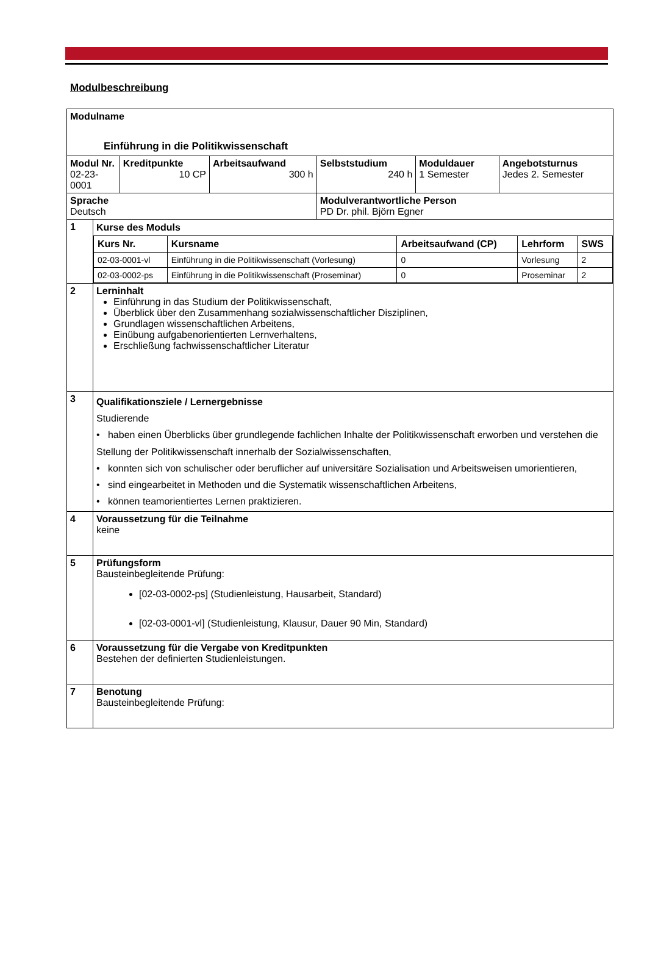Modulbeschreibung
| Modulname Einführung in die Politikwissenschaft | | | | | | |
| Modul Nr. 02-23-0001 | | Kreditpunkte 10 CP | Arbeitsaufwand 300 h | Selbststudium 240 h | Moduldauer 1 Semester | Angebotsturnus Jedes 2. Semester |
| Sprache Deutsch | | | | Modulverantwortliche Person PD Dr. phil. Björn Egner | | |
| 1 | Kurse des Moduls / Kurs Nr. / Kursname / Arbeitsaufwand (CP) / Lehrform / SWS / / 02-03-0001-vl / Einführung in die Politikwissenschaft (Vorlesung) / 0 / Vorlesung / 2 / / 02-03-0002-ps / Einführung in die Politikwissenschaft (Proseminar) / 0 / Proseminar / 2 / | | | | | |
| 2 | Lerninhalt Einführung in das Studium der Politikwissenschaft, Überblick über den Zusammenhang sozialwissenschaftlicher Disziplinen, Grundlagen wissenschaftlichen Arbeitens, Einübung aufgabenorientierten Lernverhaltens, Erschließung fachwissenschaftlicher Literatur | | | | | |
| 3 | Qualifikationsziele / Lernergebnisse Studierende • haben einen Überblicks über grundlegende fachlichen Inhalte der Politikwissenschaft erworben und verstehen die Stellung der Politikwissenschaft innerhalb der Sozialwissenschaften, • konnten sich von schulischer oder beruflicher auf universitäre Sozialisation und Arbeitsweisen umorientieren, • sind eingearbeitet in Methoden und die Systematik wissenschaftlichen Arbeitens, • können teamorientiertes Lernen praktizieren. | | | | | |
| 4 | Voraussetzung für die Teilnahme keine | | | | | |
| 5 | Prüfungsform Bausteinbegleitende Prüfung: [02-03-0002-ps] (Studienleistung, Hausarbeit, Standard) [02-03-0001-vl] (Studienleistung, Klausur, Dauer 90 Min, Standard) | | | | | |
| 6 | Voraussetzung für die Vergabe von Kreditpunkten Bestehen der definierten Studienleistungen. | | | | | |
| 7 | Benotung Bausteinbegleitende Prüfung: | | | | | |